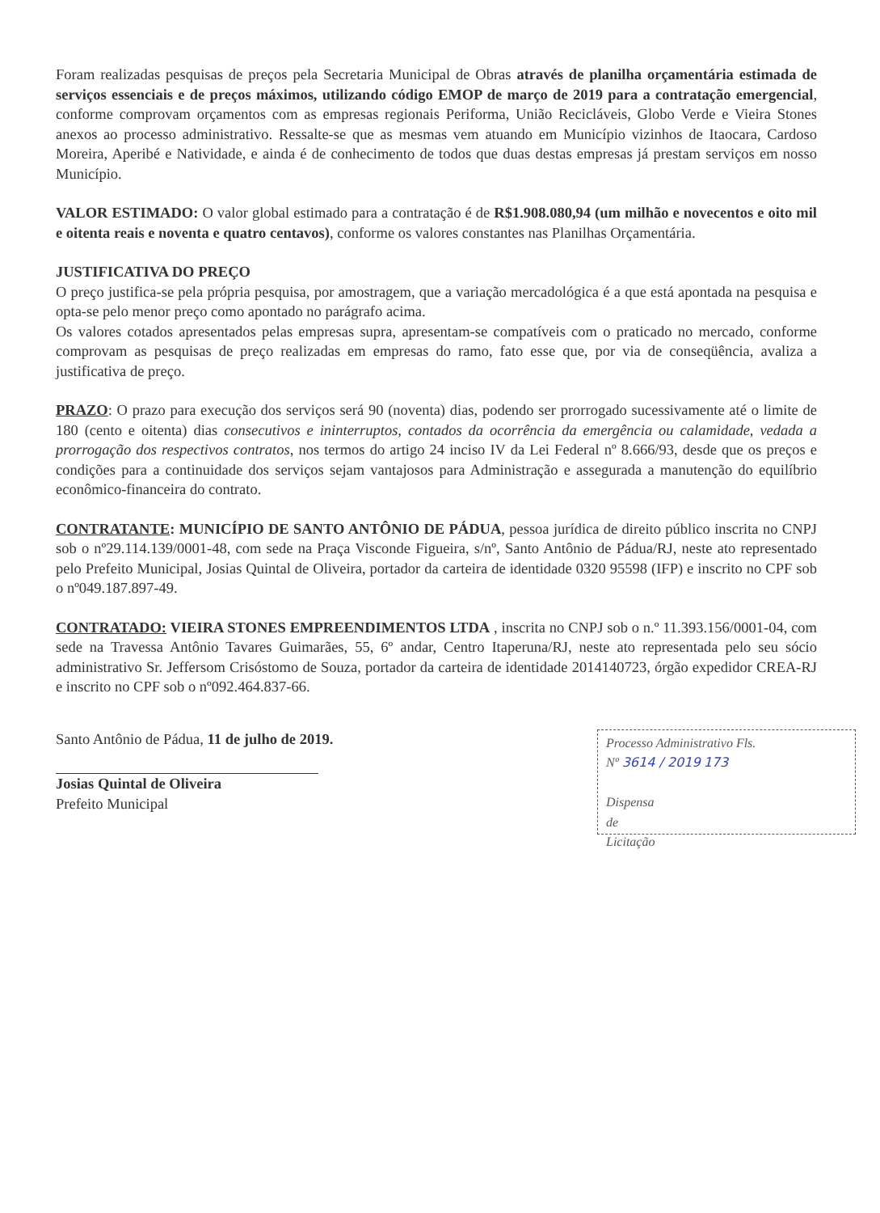Foram realizadas pesquisas de preços pela Secretaria Municipal de Obras através de planilha orçamentária estimada de serviços essenciais e de preços máximos, utilizando código EMOP de março de 2019 para a contratação emergencial, conforme comprovam orçamentos com as empresas regionais Periforma, União Recicláveis, Globo Verde e Vieira Stones anexos ao processo administrativo. Ressalte-se que as mesmas vem atuando em Município vizinhos de Itaocara, Cardoso Moreira, Aperibé e Natividade, e ainda é de conhecimento de todos que duas destas empresas já prestam serviços em nosso Município.
VALOR ESTIMADO: O valor global estimado para a contratação é de R$1.908.080,94 (um milhão e novecentos e oito mil e oitenta reais e noventa e quatro centavos), conforme os valores constantes nas Planilhas Orçamentária.
JUSTIFICATIVA DO PREÇO
O preço justifica-se pela própria pesquisa, por amostragem, que a variação mercadológica é a que está apontada na pesquisa e opta-se pelo menor preço como apontado no parágrafo acima.
Os valores cotados apresentados pelas empresas supra, apresentam-se compatíveis com o praticado no mercado, conforme comprovam as pesquisas de preço realizadas em empresas do ramo, fato esse que, por via de conseqüência, avaliza a justificativa de preço.
PRAZO: O prazo para execução dos serviços será 90 (noventa) dias, podendo ser prorrogado sucessivamente até o limite de 180 (cento e oitenta) dias consecutivos e ininterruptos, contados da ocorrência da emergência ou calamidade, vedada a prorrogação dos respectivos contratos, nos termos do artigo 24 inciso IV da Lei Federal nº 8.666/93, desde que os preços e condições para a continuidade dos serviços sejam vantajosos para Administração e assegurada a manutenção do equilíbrio econômico-financeira do contrato.
CONTRATANTE: MUNICÍPIO DE SANTO ANTÔNIO DE PÁDUA, pessoa jurídica de direito público inscrita no CNPJ sob o nº29.114.139/0001-48, com sede na Praça Visconde Figueira, s/nº, Santo Antônio de Pádua/RJ, neste ato representado pelo Prefeito Municipal, Josias Quintal de Oliveira, portador da carteira de identidade 0320 95598 (IFP) e inscrito no CPF sob o nº049.187.897-49.
CONTRATADO: VIEIRA STONES EMPREENDIMENTOS LTDA , inscrita no CNPJ sob o n.º 11.393.156/0001-04, com sede na Travessa Antônio Tavares Guimarães, 55, 6º andar, Centro Itaperuna/RJ, neste ato representada pelo seu sócio administrativo Sr. Jeffersom Crisóstomo de Souza, portador da carteira de identidade 2014140723, órgão expedidor CREA-RJ e inscrito no CPF sob o nº092.464.837-66.
Santo Antônio de Pádua, 11 de julho de 2019.
Josias Quintal de Oliveira
Prefeito Municipal
Processo Administrativo Fls.
Nº 3614 / 2019 173
Dispensa
de
Licitação